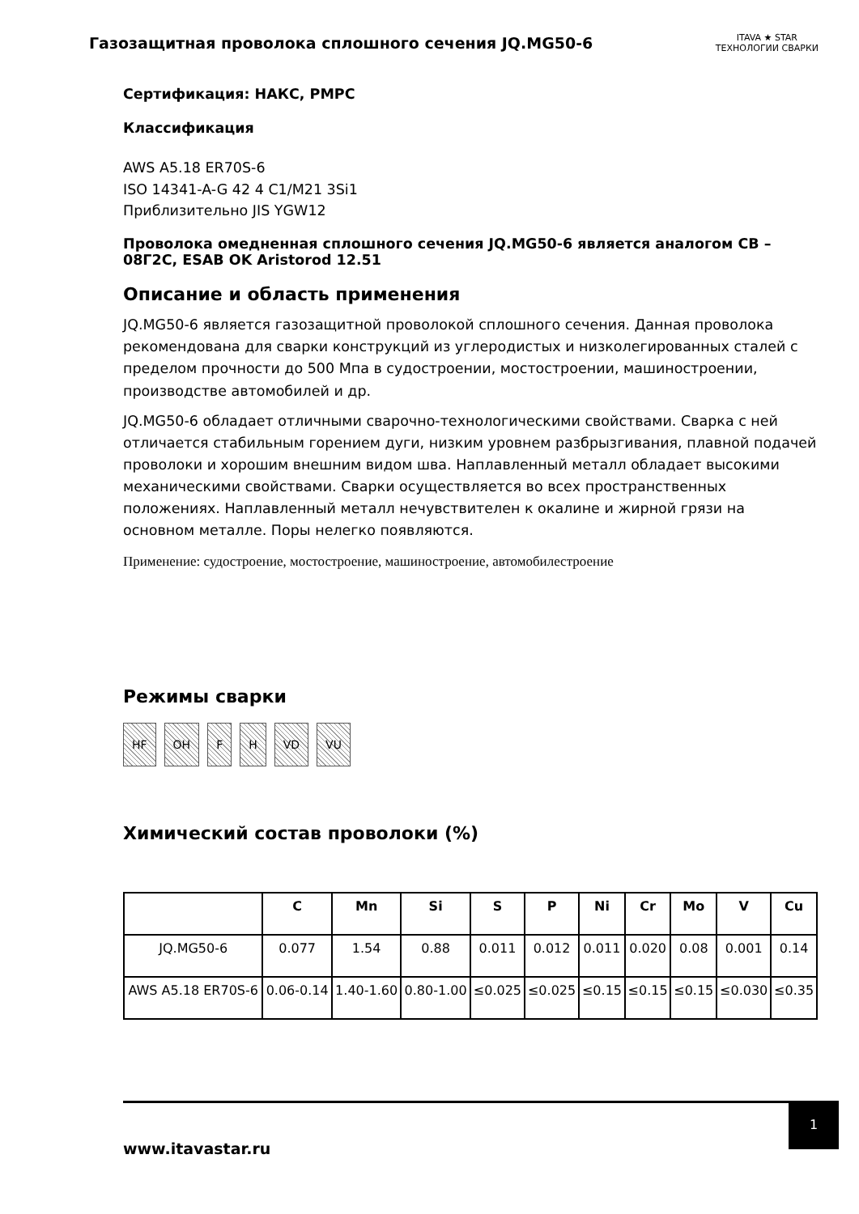Газозащитная проволока сплошного сечения JQ.MG50-6
ITAVA ★ STAR
ТЕХНОЛОГИИ СВАРКИ
Сертификация: НАКС, РМРС
Классификация
AWS A5.18 ER70S-6
ISO 14341-A-G 42 4 C1/M21 3Si1
Приблизительно JIS YGW12
Проволока омедненная сплошного сечения JQ.MG50-6 является аналогом СВ – 08Г2С, ESAB OK Aristorod 12.51
Описание и область применения
JQ.MG50-6 является газозащитной проволокой сплошного сечения. Данная проволока рекомендована для сварки конструкций из углеродистых и низколегированных сталей с пределом прочности до 500 Мпа в судостроении, мостостроении, машиностроении, производстве автомобилей и др.
JQ.MG50-6 обладает отличными сварочно-технологическими свойствами. Сварка с ней отличается стабильным горением дуги, низким уровнем разбрызгивания, плавной подачей проволоки и хорошим внешним видом шва. Наплавленный металл обладает высокими механическими свойствами. Сварки осуществляется во всех пространственных положениях. Наплавленный металл нечувствителен к окалине и жирной грязи на основном металле. Поры нелегко появляются.
Применение: судостроение, мостостроение, машиностроение, автомобилестроение
Режимы сварки
HF OH F H VD VU
Химический состав проволоки (%)
| | C | Mn | Si | S | P | Ni | Cr | Mo | V | Cu |
| --- | --- | --- | --- | --- | --- | --- | --- | --- | --- | --- |
| JQ.MG50-6 | 0.077 | 1.54 | 0.88 | 0.011 | 0.012 | 0.011 | 0.020 | 0.08 | 0.001 | 0.14 |
| AWS A5.18 ER70S-6 | 0.06-0.14 | 1.40-1.60 | 0.80-1.00 | ≤0.025 | ≤0.025 | ≤0.15 | ≤0.15 | ≤0.15 | ≤0.030 | ≤0.35 |
www.itavastar.ru
1